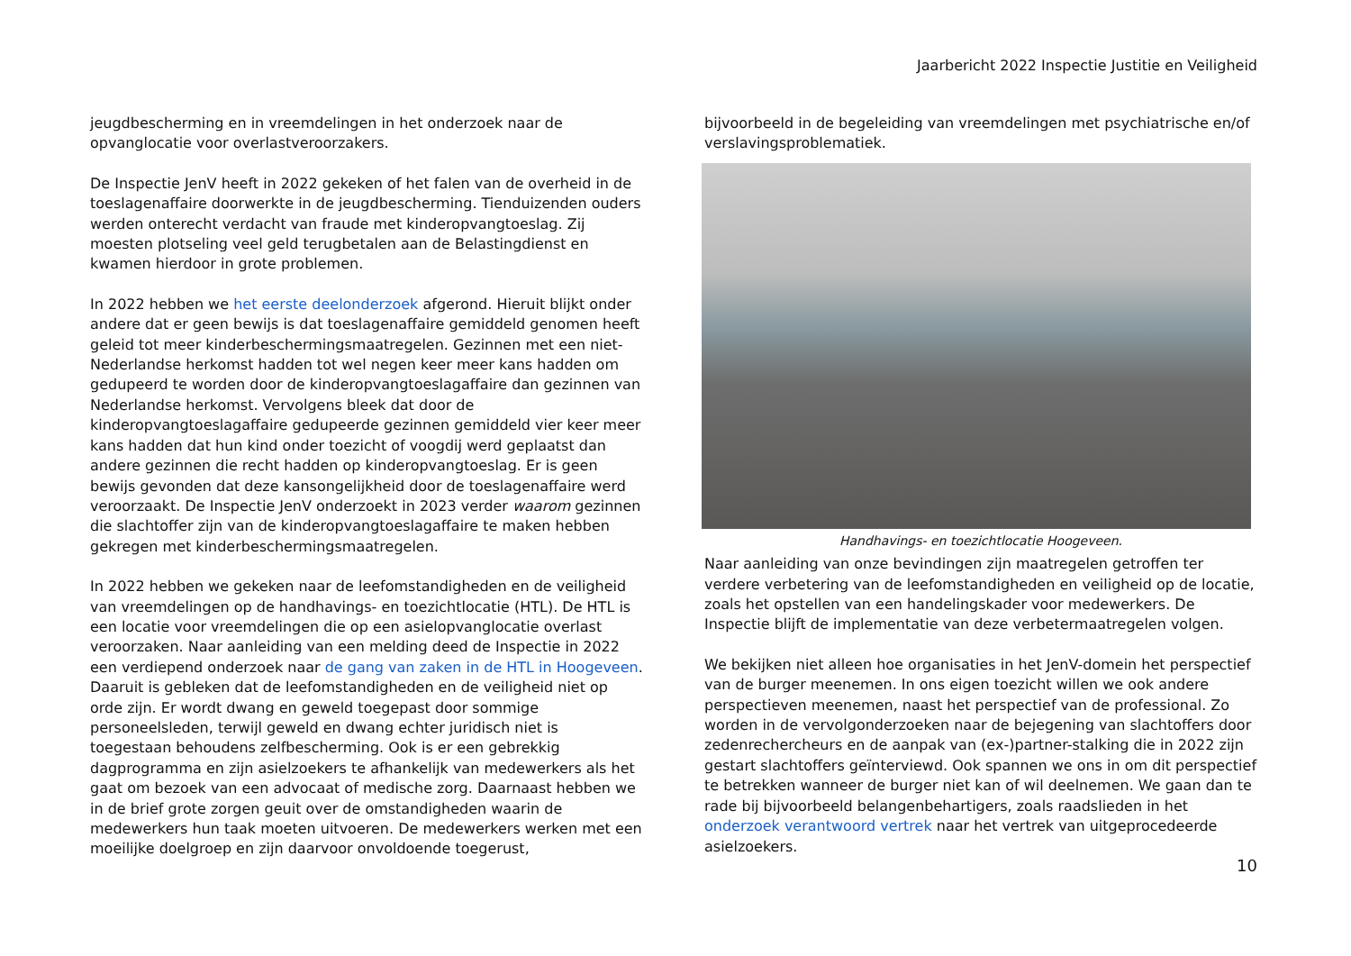Jaarbericht 2022 Inspectie Justitie en Veiligheid
jeugdbescherming en in vreemdelingen in het onderzoek naar de opvanglocatie voor overlastveroorzakers.
De Inspectie JenV heeft in 2022 gekeken of het falen van de overheid in de toeslagenaffaire doorwerkte in de jeugdbescherming. Tienduizenden ouders werden onterecht verdacht van fraude met kinderopvangtoeslag. Zij moesten plotseling veel geld terugbetalen aan de Belastingdienst en kwamen hierdoor in grote problemen.
In 2022 hebben we het eerste deelonderzoek afgerond. Hieruit blijkt onder andere dat er geen bewijs is dat toeslagenaffaire gemiddeld genomen heeft geleid tot meer kinderbeschermingsmaatregelen. Gezinnen met een niet-Nederlandse herkomst hadden tot wel negen keer meer kans hadden om gedupeerd te worden door de kinderopvangtoeslagaffaire dan gezinnen van Nederlandse herkomst. Vervolgens bleek dat door de kinderopvangtoeslagaffaire gedupeerde gezinnen gemiddeld vier keer meer kans hadden dat hun kind onder toezicht of voogdij werd geplaatst dan andere gezinnen die recht hadden op kinderopvangtoeslag. Er is geen bewijs gevonden dat deze kansongelijkheid door de toeslagenaffaire werd veroorzaakt. De Inspectie JenV onderzoekt in 2023 verder waarom gezinnen die slachtoffer zijn van de kinderopvangtoeslagaffaire te maken hebben gekregen met kinderbeschermingsmaatregelen.
In 2022 hebben we gekeken naar de leefomstandigheden en de veiligheid van vreemdelingen op de handhavings- en toezichtlocatie (HTL). De HTL is een locatie voor vreemdelingen die op een asielopvanglocatie overlast veroorzaken. Naar aanleiding van een melding deed de Inspectie in 2022 een verdiepend onderzoek naar de gang van zaken in de HTL in Hoogeveen. Daaruit is gebleken dat de leefomstandigheden en de veiligheid niet op orde zijn. Er wordt dwang en geweld toegepast door sommige personeelsleden, terwijl geweld en dwang echter juridisch niet is toegestaan behoudens zelfbescherming. Ook is er een gebrekkig dagprogramma en zijn asielzoekers te afhankelijk van medewerkers als het gaat om bezoek van een advocaat of medische zorg. Daarnaast hebben we in de brief grote zorgen geuit over de omstandigheden waarin de medewerkers hun taak moeten uitvoeren. De medewerkers werken met een moeilijke doelgroep en zijn daarvoor onvoldoende toegerust,
bijvoorbeeld in de begeleiding van vreemdelingen met psychiatrische en/of verslavingsproblematiek.
Handhavings- en toezichtlocatie Hoogeveen.
Naar aanleiding van onze bevindingen zijn maatregelen getroffen ter verdere verbetering van de leefomstandigheden en veiligheid op de locatie, zoals het opstellen van een handelingskader voor medewerkers. De Inspectie blijft de implementatie van deze verbetermaatregelen volgen.
We bekijken niet alleen hoe organisaties in het JenV-domein het perspectief van de burger meenemen. In ons eigen toezicht willen we ook andere perspectieven meenemen, naast het perspectief van de professional. Zo worden in de vervolgonderzoeken naar de bejegening van slachtoffers door zedenrechercheurs en de aanpak van (ex-)partner-stalking die in 2022 zijn gestart slachtoffers geïnterviewd. Ook spannen we ons in om dit perspectief te betrekken wanneer de burger niet kan of wil deelnemen. We gaan dan te rade bij bijvoorbeeld belangenbehartigers, zoals raadslieden in het onderzoek verantwoord vertrek naar het vertrek van uitgeprocedeerde asielzoekers.
10